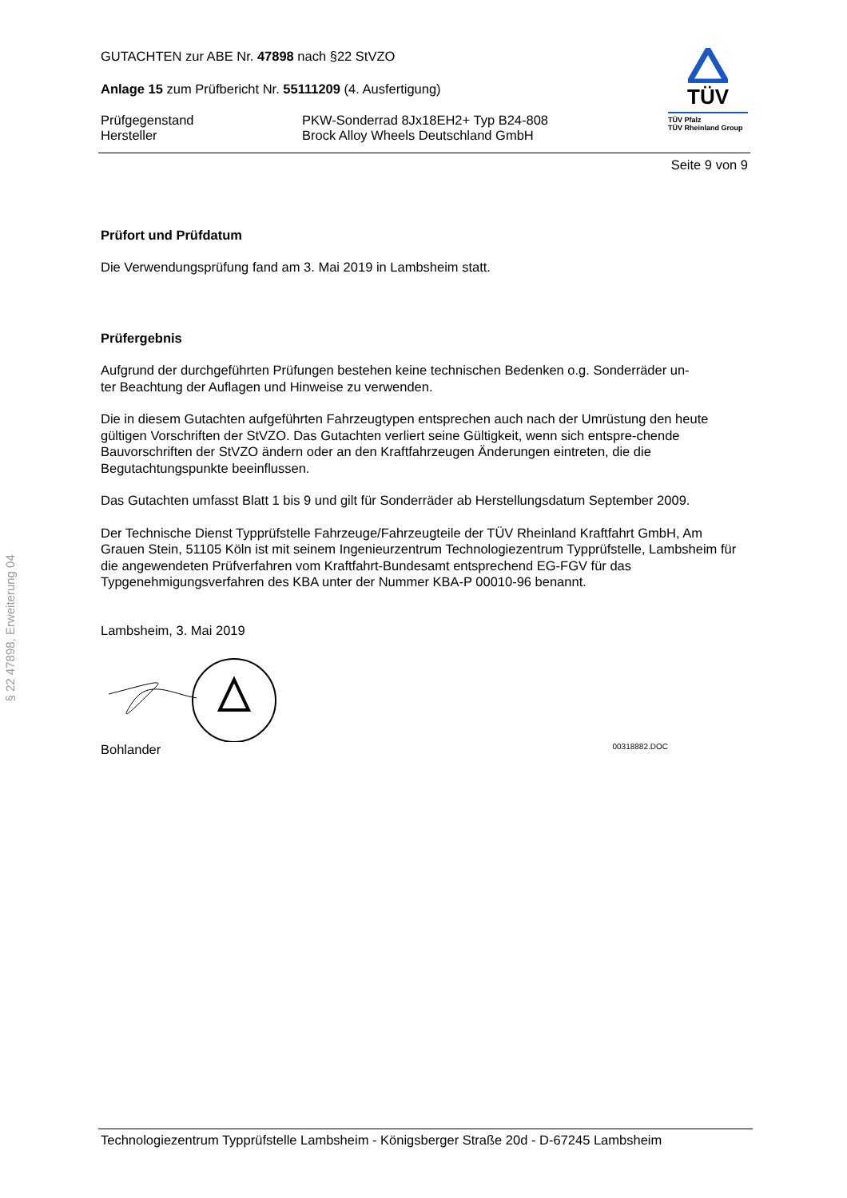§ 22 47898, Erweiterung 04
GUTACHTEN zur ABE Nr. 47898 nach §22 StVZO
Anlage 15 zum Prüfbericht Nr. 55111209 (4. Ausfertigung)
Prüfgegenstand PKW-Sonderrad 8Jx18EH2+ Typ B24-808
Hersteller Brock Alloy Wheels Deutschland GmbH
TÜV
TÜV Pfalz
TÜV Rheinland Group
Seite 9 von 9
Prüfort und Prüfdatum
Die Verwendungsprüfung fand am 3. Mai 2019 in Lambsheim statt.
Prüfergebnis
Aufgrund der durchgeführten Prüfungen bestehen keine technischen Bedenken o.g. Sonderräder un-
ter Beachtung der Auflagen und Hinweise zu verwenden.
Die in diesem Gutachten aufgeführten Fahrzeugtypen entsprechen auch nach der Umrüstung den heute gültigen Vorschriften der StVZO. Das Gutachten verliert seine Gültigkeit, wenn sich entspre-chende Bauvorschriften der StVZO ändern oder an den Kraftfahrzeugen Änderungen eintreten, die die Begutachtungspunkte beeinflussen.
Das Gutachten umfasst Blatt 1 bis 9 und gilt für Sonderräder ab Herstellungsdatum September 2009.
Der Technische Dienst Typprüfstelle Fahrzeuge/Fahrzeugteile der TÜV Rheinland Kraftfahrt GmbH, Am Grauen Stein, 51105 Köln ist mit seinem Ingenieurzentrum Technologiezentrum Typprüfstelle, Lambsheim für die angewendeten Prüfverfahren vom Kraftfahrt-Bundesamt entsprechend EG-FGV für das Typgenehmigungsverfahren des KBA unter der Nummer KBA-P 00010-96 benannt.
Lambsheim, 3. Mai 2019
Bohlander 00318882.DOC
Technologiezentrum Typprüfstelle Lambsheim - Königsberger Straße 20d - D-67245 Lambsheim